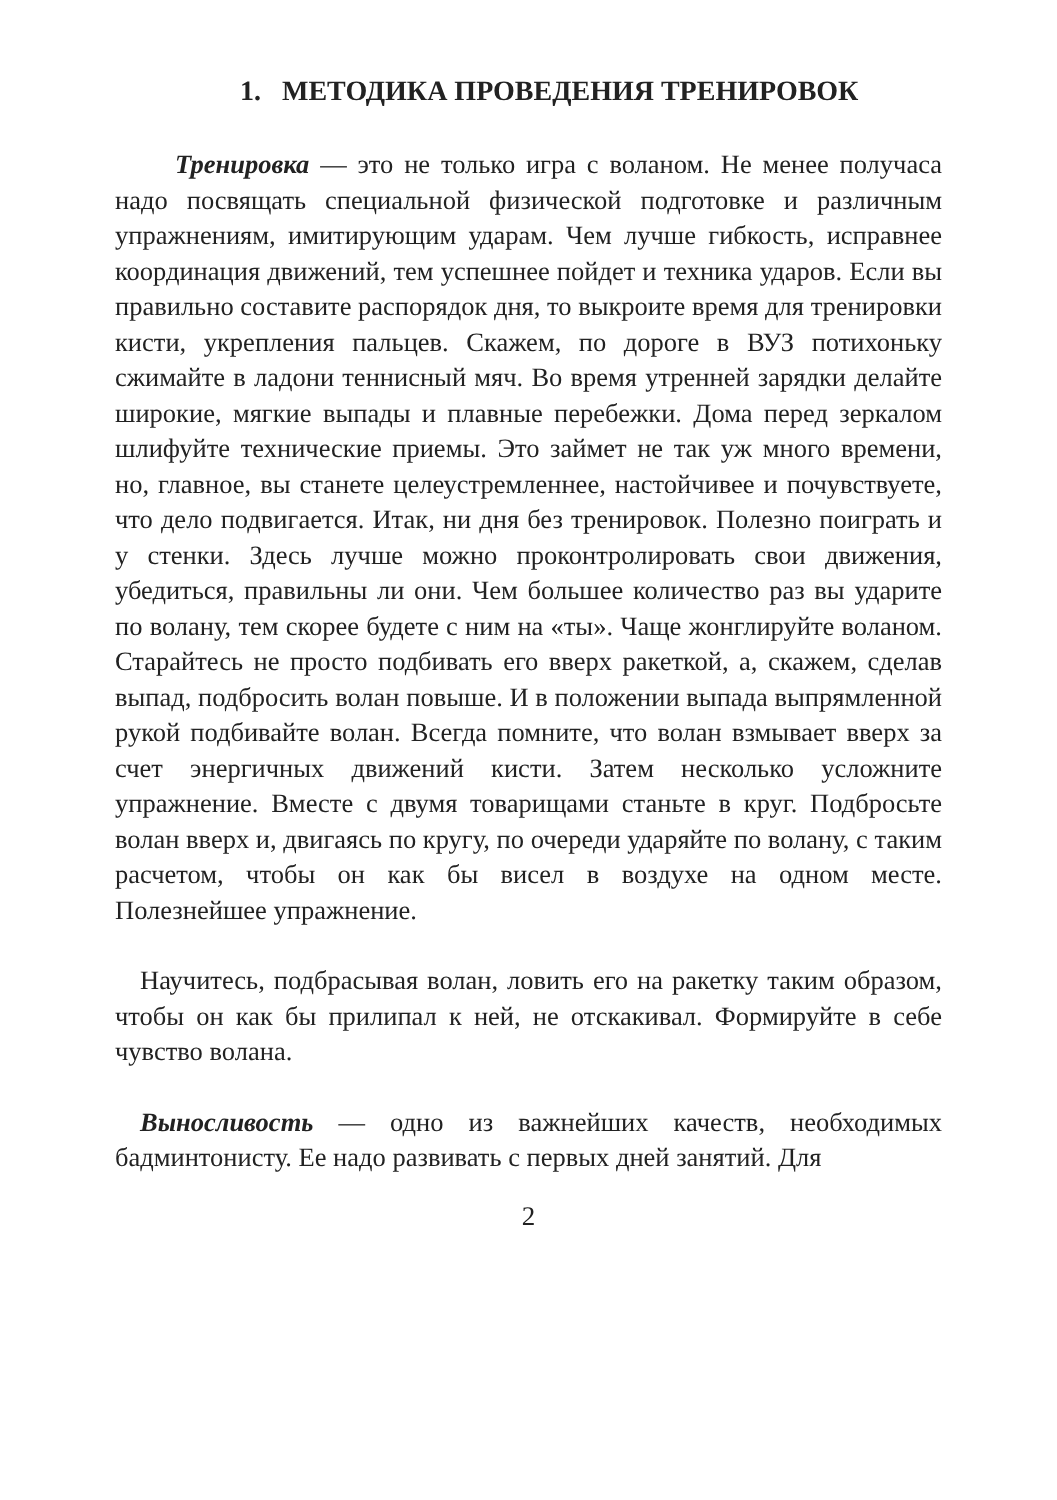1. МЕТОДИКА ПРОВЕДЕНИЯ ТРЕНИРОВОК
Тренировка — это не только игра с воланом. Не менее получаса надо посвящать специальной физической подготовке и различным упражнениям, имитирующим ударам. Чем лучше гибкость, исправнее координация движений, тем успешнее пойдет и техника ударов. Если вы правильно составите распорядок дня, то выкроите время для тренировки кисти, укрепления пальцев. Скажем, по дороге в ВУЗ потихоньку сжимайте в ладони теннисный мяч. Во время утренней зарядки делайте широкие, мягкие выпады и плавные перебежки. Дома перед зеркалом шлифуйте технические приемы. Это займет не так уж много времени, но, главное, вы станете целеустремленнее, настойчивее и почувствуете, что дело подвигается. Итак, ни дня без тренировок. Полезно поиграть и у стенки. Здесь лучше можно проконтролировать свои движения, убедиться, правильны ли они. Чем большее количество раз вы ударите по волану, тем скорее будете с ним на «ты». Чаще жонглируйте воланом. Старайтесь не просто подбивать его вверх ракеткой, а, скажем, сделав выпад, подбросить волан повыше. И в положении выпада выпрямленной рукой подбивайте волан. Всегда помните, что волан взмывает вверх за счет энергичных движений кисти. Затем несколько усложните упражнение. Вместе с двумя товарищами станьте в круг. Подбросьте волан вверх и, двигаясь по кругу, по очереди ударяйте по волану, с таким расчетом, чтобы он как бы висел в воздухе на одном месте. Полезнейшее упражнение.
Научитесь, подбрасывая волан, ловить его на ракетку таким образом, чтобы он как бы прилипал к ней, не отскакивал. Формируйте в себе чувство волана.
Выносливость — одно из важнейших качеств, необходимых бадминтонисту. Ее надо развивать с первых дней занятий. Для
2